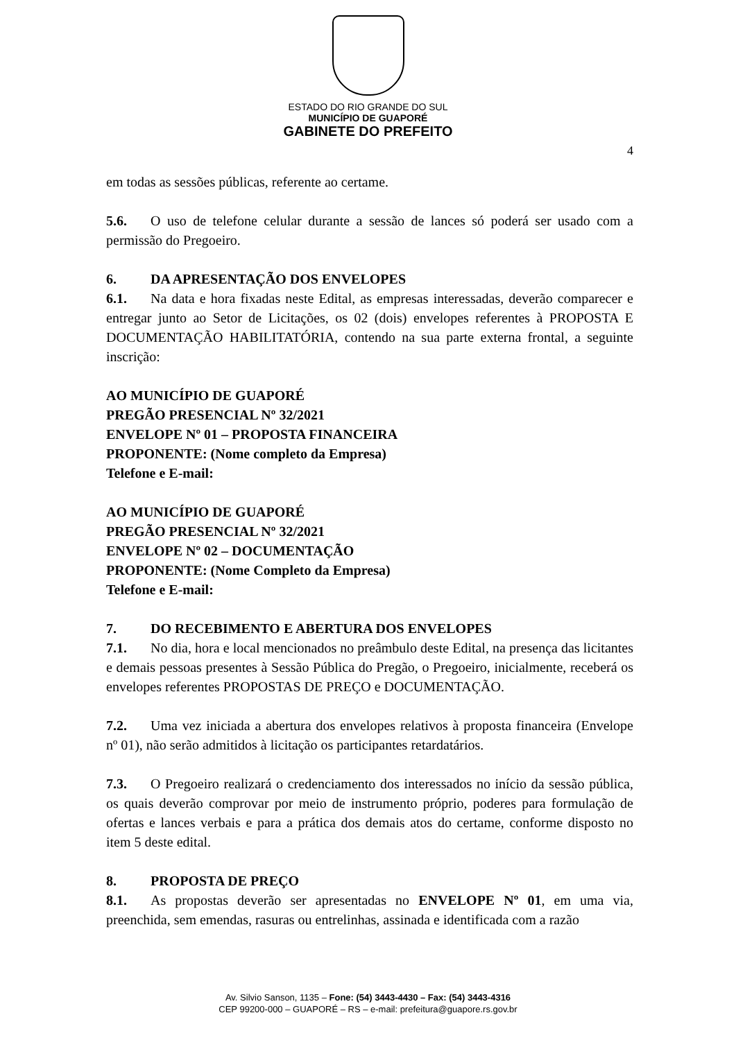ESTADO DO RIO GRANDE DO SUL
MUNICÍPIO DE GUAPORÉ
GABINETE DO PREFEITO
4
em todas as sessões públicas, referente ao certame.
5.6. O uso de telefone celular durante a sessão de lances só poderá ser usado com a permissão do Pregoeiro.
6. DA APRESENTAÇÃO DOS ENVELOPES
6.1. Na data e hora fixadas neste Edital, as empresas interessadas, deverão comparecer e entregar junto ao Setor de Licitações, os 02 (dois) envelopes referentes à PROPOSTA E DOCUMENTAÇÃO HABILITATÓRIA, contendo na sua parte externa frontal, a seguinte inscrição:
AO MUNICÍPIO DE GUAPORÉ
PREGÃO PRESENCIAL Nº 32/2021
ENVELOPE Nº 01 – PROPOSTA FINANCEIRA
PROPONENTE: (Nome completo da Empresa)
Telefone e E-mail:
AO MUNICÍPIO DE GUAPORÉ
PREGÃO PRESENCIAL Nº 32/2021
ENVELOPE Nº 02 – DOCUMENTAÇÃO
PROPONENTE: (Nome Completo da Empresa)
Telefone e E-mail:
7. DO RECEBIMENTO E ABERTURA DOS ENVELOPES
7.1. No dia, hora e local mencionados no preâmbulo deste Edital, na presença das licitantes e demais pessoas presentes à Sessão Pública do Pregão, o Pregoeiro, inicialmente, receberá os envelopes referentes PROPOSTAS DE PREÇO e DOCUMENTAÇÃO.
7.2. Uma vez iniciada a abertura dos envelopes relativos à proposta financeira (Envelope nº 01), não serão admitidos à licitação os participantes retardatários.
7.3. O Pregoeiro realizará o credenciamento dos interessados no início da sessão pública, os quais deverão comprovar por meio de instrumento próprio, poderes para formulação de ofertas e lances verbais e para a prática dos demais atos do certame, conforme disposto no item 5 deste edital.
8. PROPOSTA DE PREÇO
8.1. As propostas deverão ser apresentadas no ENVELOPE Nº 01, em uma via, preenchida, sem emendas, rasuras ou entrelinhas, assinada e identificada com a razão
Av. Silvio Sanson, 1135 – Fone: (54) 3443-4430 – Fax: (54) 3443-4316
CEP 99200-000 – GUAPORÉ – RS – e-mail: prefeitura@guapore.rs.gov.br